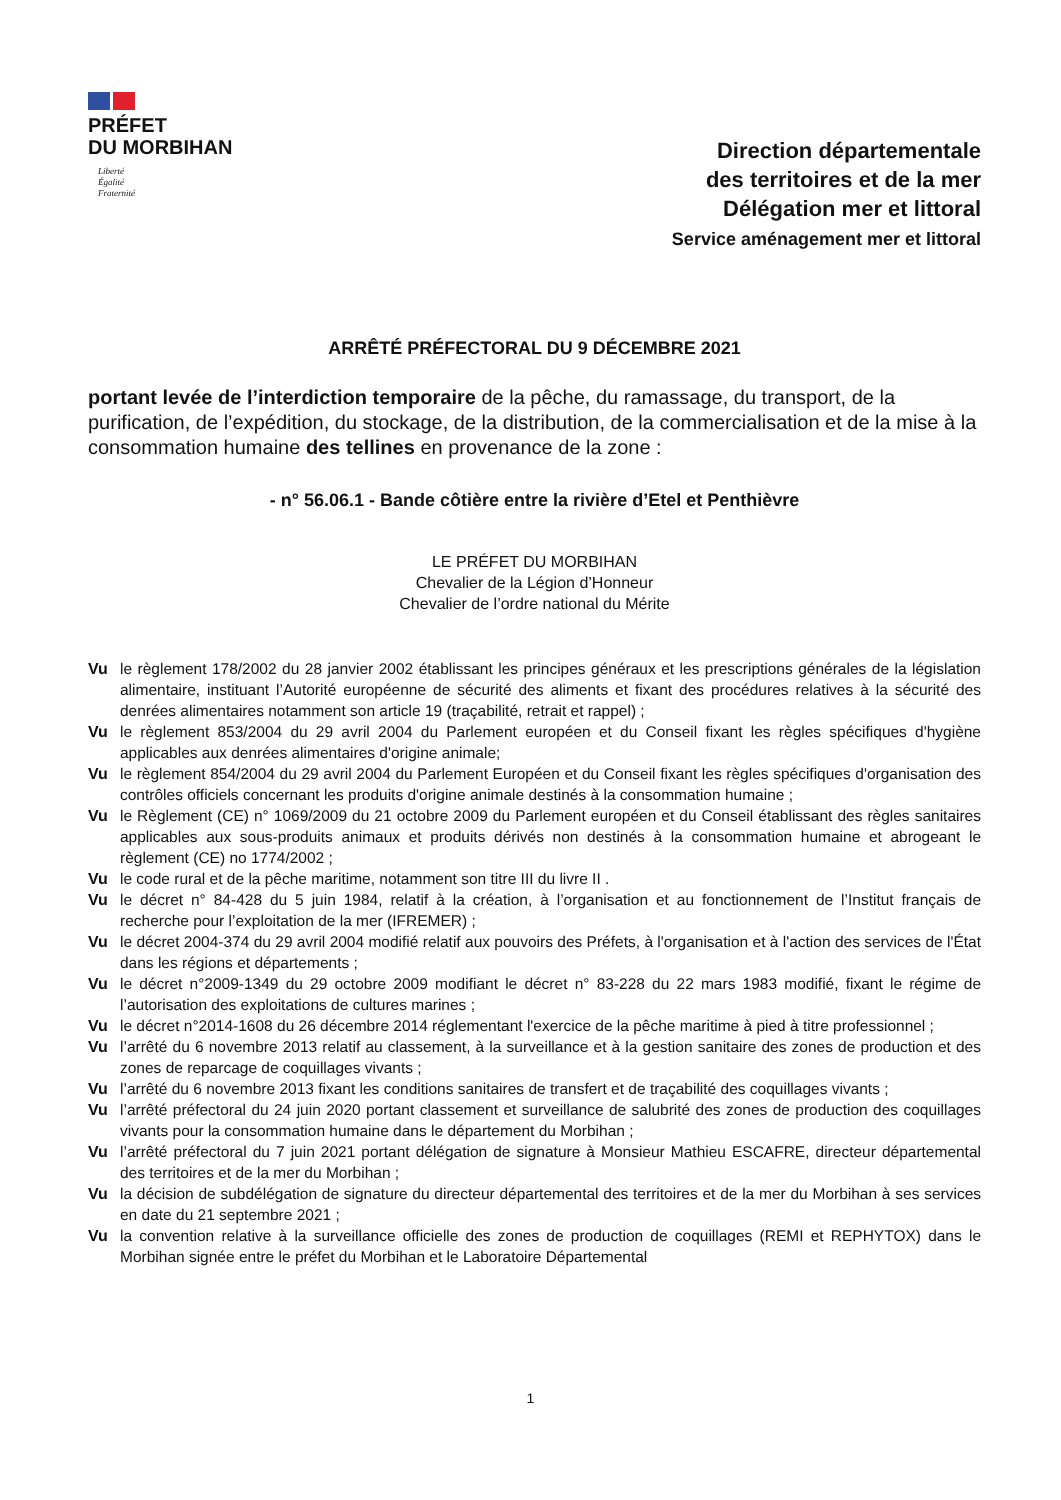PRÉFET
DU MORBIHAN
Liberté
Égalité
Fraternité
Direction départementale
des territoires et de la mer
Délégation mer et littoral
Service aménagement mer et littoral
ARRÊTÉ PRÉFECTORAL DU 9 DÉCEMBRE 2021
portant levée de l’interdiction temporaire de la pêche, du ramassage, du transport, de la purification, de l’expédition, du stockage, de la distribution, de la commercialisation et de la mise à la consommation humaine des tellines en provenance de la zone :
- n° 56.06.1 - Bande côtière entre la rivière d’Etel et Penthièvre
LE PRÉFET DU MORBIHAN
Chevalier de la Légion d’Honneur
Chevalier de l’ordre national du Mérite
Vu le règlement 178/2002 du 28 janvier 2002 établissant les principes généraux et les prescriptions générales de la législation alimentaire, instituant l’Autorité européenne de sécurité des aliments et fixant des procédures relatives à la sécurité des denrées alimentaires notamment son article 19 (traçabilité, retrait et rappel) ;
Vu le règlement 853/2004 du 29 avril 2004 du Parlement européen et du Conseil fixant les règles spécifiques d'hygiène applicables aux denrées alimentaires d'origine animale;
Vu le règlement 854/2004 du 29 avril 2004 du Parlement Européen et du Conseil fixant les règles spécifiques d'organisation des contrôles officiels concernant les produits d'origine animale destinés à la consommation humaine ;
Vu le Règlement (CE) n° 1069/2009 du 21 octobre 2009 du Parlement européen et du Conseil établissant des règles sanitaires applicables aux sous-produits animaux et produits dérivés non destinés à la consommation humaine et abrogeant le règlement (CE) no 1774/2002 ;
Vu le code rural et de la pêche maritime, notamment son titre III du livre II .
Vu le décret n° 84-428 du 5 juin 1984, relatif à la création, à l’organisation et au fonctionnement de l’Institut français de recherche pour l’exploitation de la mer (IFREMER) ;
Vu le décret 2004-374 du 29 avril 2004 modifié relatif aux pouvoirs des Préfets, à l'organisation et à l'action des services de l'État dans les régions et départements ;
Vu le décret n°2009-1349 du 29 octobre 2009 modifiant le décret n° 83-228 du 22 mars 1983 modifié, fixant le régime de l’autorisation des exploitations de cultures marines ;
Vu le décret n°2014-1608 du 26 décembre 2014 réglementant l'exercice de la pêche maritime à pied à titre professionnel ;
Vu l’arrêté du 6 novembre 2013 relatif au classement, à la surveillance et à la gestion sanitaire des zones de production et des zones de reparcage de coquillages vivants ;
Vu l’arrêté du 6 novembre 2013 fixant les conditions sanitaires de transfert et de traçabilité des coquillages vivants ;
Vu l’arrêté préfectoral du 24 juin 2020 portant classement et surveillance de salubrité des zones de production des coquillages vivants pour la consommation humaine dans le département du Morbihan ;
Vu l’arrêté préfectoral du 7 juin 2021 portant délégation de signature à Monsieur Mathieu ESCAFRE, directeur départemental des territoires et de la mer du Morbihan ;
Vu la décision de subdélégation de signature du directeur départemental des territoires et de la mer du Morbihan à ses services en date du 21 septembre 2021 ;
Vu la convention relative à la surveillance officielle des zones de production de coquillages (REMI et REPHYTOX) dans le Morbihan signée entre le préfet du Morbihan et le Laboratoire Départemental
1